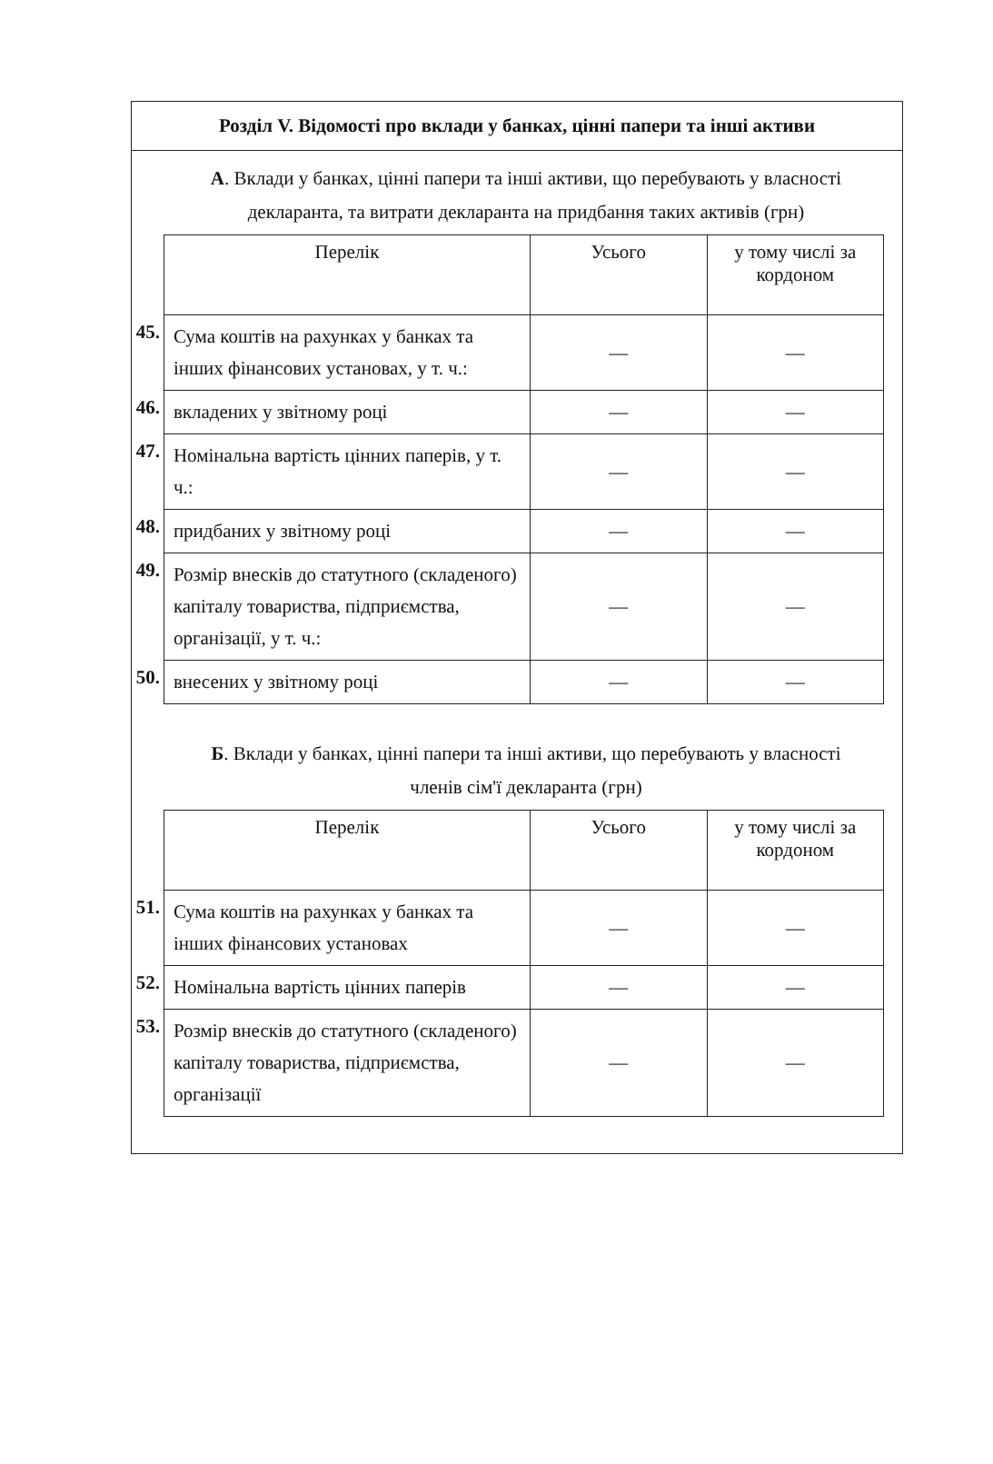Розділ V. Відомості про вклади у банках, цінні папери та інші активи
А. Вклади у банках, цінні папери та інші активи, що перебувають у власності декларанта, та витрати декларанта на придбання таких активів (грн)
| | Перелік | Усього | у тому числі за кордоном |
| 45. | Сума коштів на рахунках у банках та інших фінансових установах, у т. ч.: | — | — |
| 46. | вкладених у звітному році | — | — |
| 47. | Номінальна вартість цінних паперів, у т. ч.: | — | — |
| 48. | придбаних у звітному році | — | — |
| 49. | Розмір внесків до статутного (складеного) капіталу товариства, підприємства, організації, у т. ч.: | — | — |
| 50. | внесених у звітному році | — | — |
Б. Вклади у банках, цінні папери та інші активи, що перебувають у власності членів сім'ї декларанта (грн)
| | Перелік | Усього | у тому числі за кордоном |
| 51. | Сума коштів на рахунках у банках та інших фінансових установах | — | — |
| 52. | Номінальна вартість цінних паперів | — | — |
| 53. | Розмір внесків до статутного (складеного) капіталу товариства, підприємства, організації | — | — |